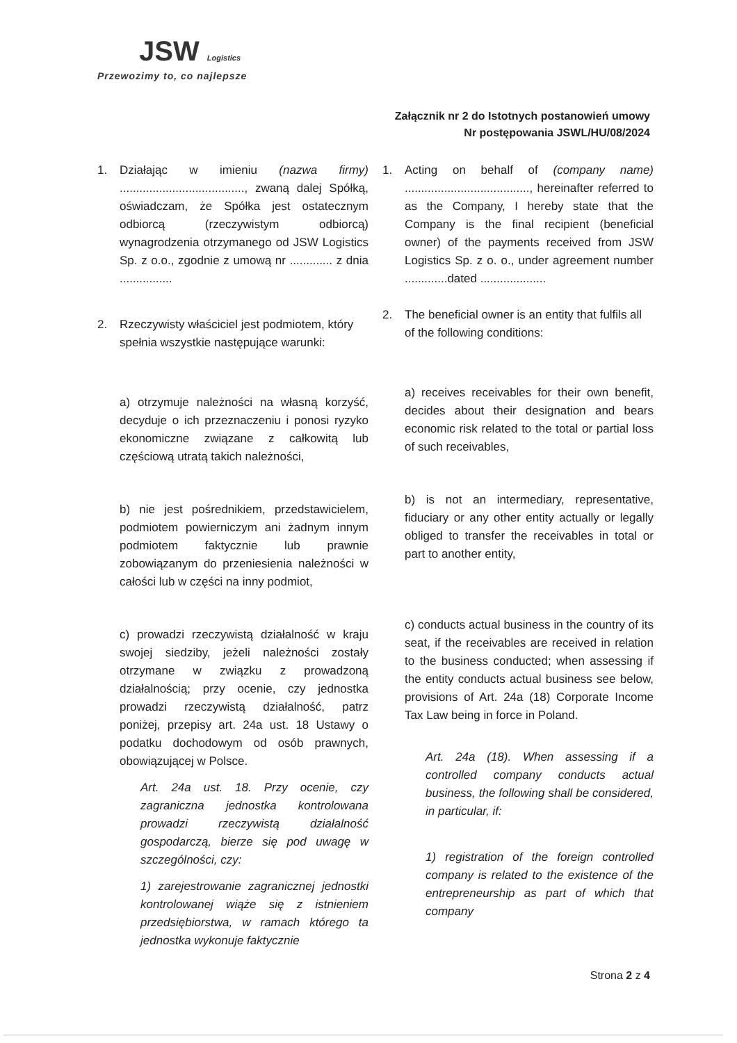JSW Logistics
Przewozimy to, co najlepsze
Załącznik nr 2 do Istotnych postanowień umowy
Nr postępowania JSWL/HU/08/2024
1. Działając w imieniu (nazwa firmy) ......................................, zwaną dalej Spółką, oświadczam, że Spółka jest ostatecznym odbiorcą (rzeczywistym odbiorcą) wynagrodzenia otrzymanego od JSW Logistics Sp. z o.o., zgodnie z umową nr ............. z dnia ................
2. Rzeczywisty właściciel jest podmiotem, który spełnia wszystkie następujące warunki:
a) otrzymuje należności na własną korzyść, decyduje o ich przeznaczeniu i ponosi ryzyko ekonomiczne związane z całkowitą lub częściową utratą takich należności,
b) nie jest pośrednikiem, przedstawicielem, podmiotem powierniczym ani żadnym innym podmiotem faktycznie lub prawnie zobowiązanym do przeniesienia należności w całości lub w części na inny podmiot,
c) prowadzi rzeczywistą działalność w kraju swojej siedziby, jeżeli należności zostały otrzymane w związku z prowadzoną działalnością; przy ocenie, czy jednostka prowadzi rzeczywistą działalność, patrz poniżej, przepisy art. 24a ust. 18 Ustawy o podatku dochodowym od osób prawnych, obowiązującej w Polsce.
Art. 24a ust. 18. Przy ocenie, czy zagraniczna jednostka kontrolowana prowadzi rzeczywistą działalność gospodarczą, bierze się pod uwagę w szczególności, czy:
1) zarejestrowanie zagranicznej jednostki kontrolowanej wiąże się z istnieniem przedsiębiorstwa, w ramach którego ta jednostka wykonuje faktycznie
1. Acting on behalf of (company name) ......................................, hereinafter referred to as the Company, I hereby state that the Company is the final recipient (beneficial owner) of the payments received from JSW Logistics Sp. z o. o., under agreement number .............dated ....................
2. The beneficial owner is an entity that fulfils all of the following conditions:
a) receives receivables for their own benefit, decides about their designation and bears economic risk related to the total or partial loss of such receivables,
b) is not an intermediary, representative, fiduciary or any other entity actually or legally obliged to transfer the receivables in total or part to another entity,
c) conducts actual business in the country of its seat, if the receivables are received in relation to the business conducted; when assessing if the entity conducts actual business see below, provisions of Art. 24a (18) Corporate Income Tax Law being in force in Poland.
Art. 24a (18). When assessing if a controlled company conducts actual business, the following shall be considered, in particular, if:
1) registration of the foreign controlled company is related to the existence of the entrepreneurship as part of which that company
Strona 2 z 4